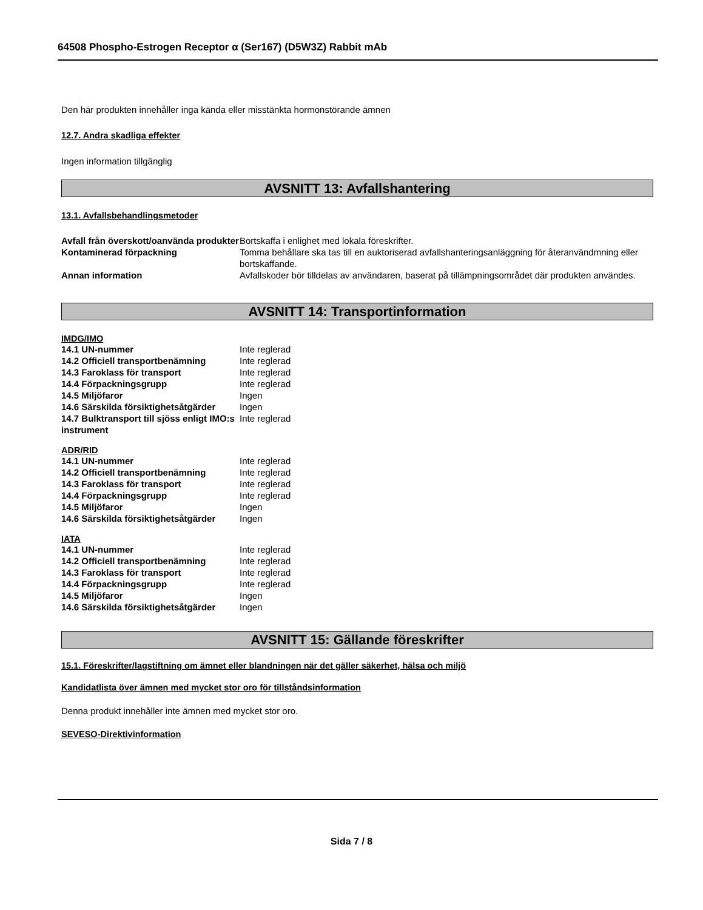64508 Phospho-Estrogen Receptor α (Ser167) (D5W3Z) Rabbit mAb
Den här produkten innehåller inga kända eller misstänkta hormonstörande ämnen
12.7. Andra skadliga effekter
Ingen information tillgänglig
AVSNITT 13: Avfallshantering
13.1. Avfallsbehandlingsmetoder
| Avfall från överskott/oanvända produkter | Bortskaffa i enlighet med lokala föreskrifter. |
| Kontaminerad förpackning | Tomma behållare ska tas till en auktoriserad avfallshanteringsanläggning för återanvändmning eller bortskaffande. |
| Annan information | Avfallskoder bör tilldelas av användaren, baserat på tillämpningsområdet där produkten användes. |
AVSNITT 14: Transportinformation
IMDG/IMO
| 14.1 UN-nummer | Inte reglerad |
| 14.2 Officiell transportbenämning | Inte reglerad |
| 14.3 Faroklass för transport | Inte reglerad |
| 14.4 Förpackningsgrupp | Inte reglerad |
| 14.5 Miljöfaror | Ingen |
| 14.6 Särskilda försiktighetsåtgärder | Ingen |
| 14.7 Bulktransport till sjöss enligt IMO:s instrument | Inte reglerad |
ADR/RID
| 14.1 UN-nummer | Inte reglerad |
| 14.2 Officiell transportbenämning | Inte reglerad |
| 14.3 Faroklass för transport | Inte reglerad |
| 14.4 Förpackningsgrupp | Inte reglerad |
| 14.5 Miljöfaror | Ingen |
| 14.6 Särskilda försiktighetsåtgärder | Ingen |
IATA
| 14.1 UN-nummer | Inte reglerad |
| 14.2 Officiell transportbenämning | Inte reglerad |
| 14.3 Faroklass för transport | Inte reglerad |
| 14.4 Förpackningsgrupp | Inte reglerad |
| 14.5 Miljöfaror | Ingen |
| 14.6 Särskilda försiktighetsåtgärder | Ingen |
AVSNITT 15: Gällande föreskrifter
15.1. Föreskrifter/lagstiftning om ämnet eller blandningen när det gäller säkerhet, hälsa och miljö
Kandidatlista över ämnen med mycket stor oro för tillståndsinformation
Denna produkt innehåller inte ämnen med mycket stor oro.
SEVESO-Direktivinformation
Sida 7 / 8